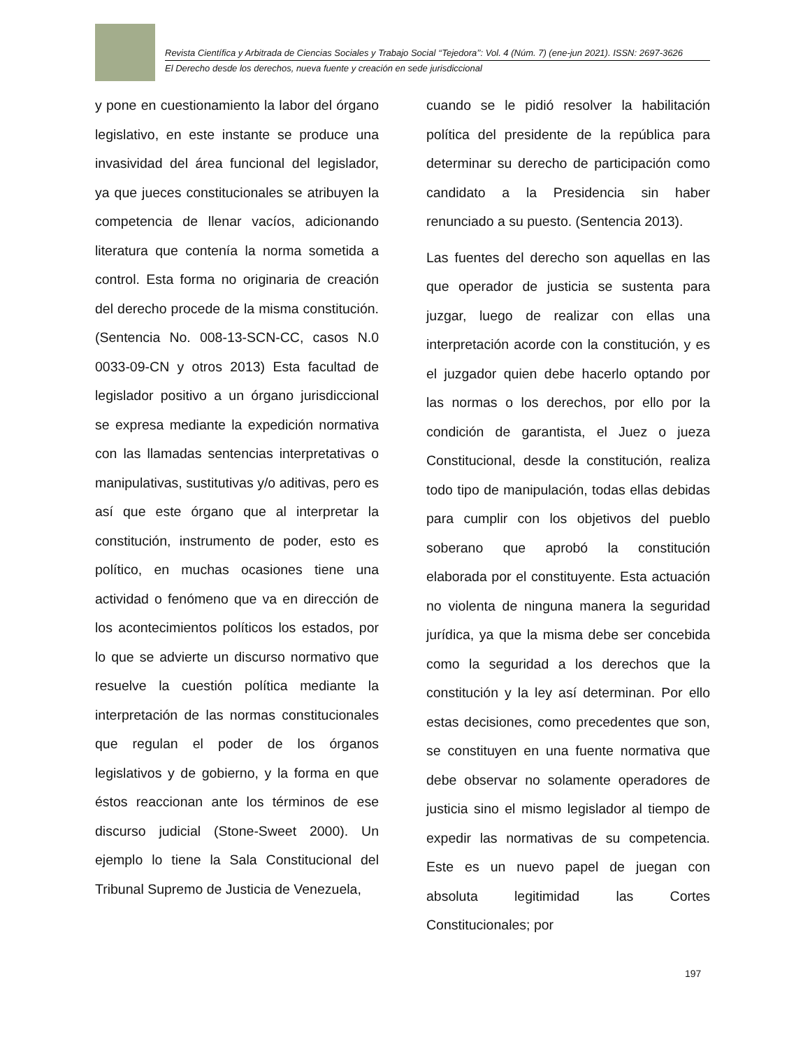Revista Científica y Arbitrada de Ciencias Sociales y Trabajo Social ‘‘Tejedora’’: Vol. 4 (Núm. 7) (ene-jun 2021). ISSN: 2697-3626
El Derecho desde los derechos, nueva fuente y creación en sede jurisdiccional
y pone en cuestionamiento la labor del órgano legislativo, en este instante se produce una invasividad del área funcional del legislador, ya que jueces constitucionales se atribuyen la competencia de llenar vacíos, adicionando literatura que contenía la norma sometida a control. Esta forma no originaria de creación del derecho procede de la misma constitución. (Sentencia No. 008-13-SCN-CC, casos N.0 0033-09-CN y otros 2013) Esta facultad de legislador positivo a un órgano jurisdiccional se expresa mediante la expedición normativa con las llamadas sentencias interpretativas o manipulativas, sustitutivas y/o aditivas, pero es así que este órgano que al interpretar la constitución, instrumento de poder, esto es político, en muchas ocasiones tiene una actividad o fenómeno que va en dirección de los acontecimientos políticos los estados, por lo que se advierte un discurso normativo que resuelve la cuestión política mediante la interpretación de las normas constitucionales que regulan el poder de los órganos legislativos y de gobierno, y la forma en que éstos reaccionan ante los términos de ese discurso judicial (Stone-Sweet 2000). Un ejemplo lo tiene la Sala Constitucional del Tribunal Supremo de Justicia de Venezuela,
cuando se le pidió resolver la habilitación política del presidente de la república para determinar su derecho de participación como candidato a la Presidencia sin haber renunciado a su puesto. (Sentencia 2013).
Las fuentes del derecho son aquellas en las que operador de justicia se sustenta para juzgar, luego de realizar con ellas una interpretación acorde con la constitución, y es el juzgador quien debe hacerlo optando por las normas o los derechos, por ello por la condición de garantista, el Juez o jueza Constitucional, desde la constitución, realiza todo tipo de manipulación, todas ellas debidas para cumplir con los objetivos del pueblo soberano que aprobó la constitución elaborada por el constituyente. Esta actuación no violenta de ninguna manera la seguridad jurídica, ya que la misma debe ser concebida como la seguridad a los derechos que la constitución y la ley así determinan. Por ello estas decisiones, como precedentes que son, se constituyen en una fuente normativa que debe observar no solamente operadores de justicia sino el mismo legislador al tiempo de expedir las normativas de su competencia. Este es un nuevo papel de juegan con absoluta legitimidad las Cortes Constitucionales; por
197